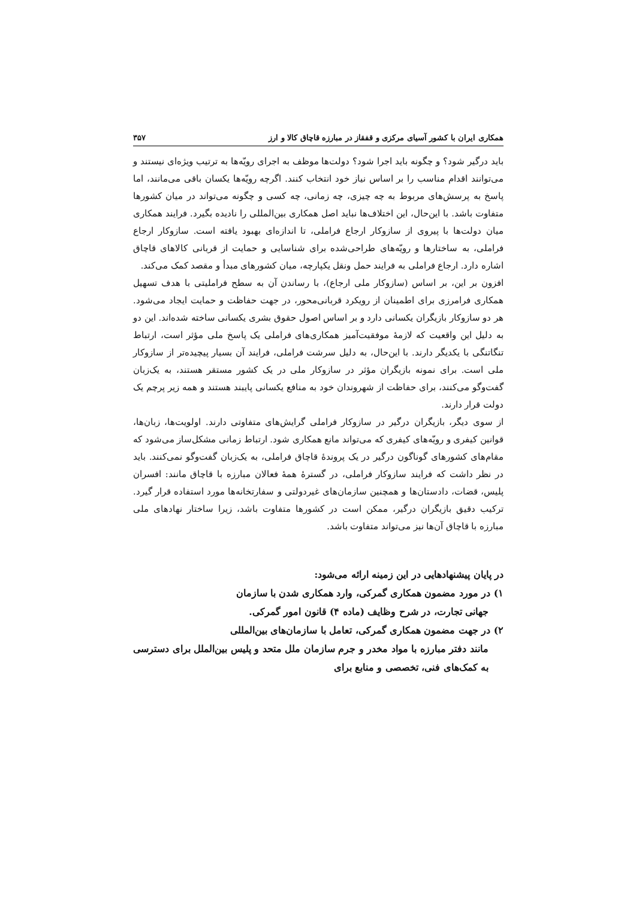همکاری ایران با کشور آسیای مرکزی و قفقاز در مبارزه قاچاق کالا و ارز ۳۵۷
باید درگیر شود؟ و چگونه باید اجرا شود؟ دولت‌ها موظف به اجرای رویّه‌ها به ترتیب ویژه‌ای نیستند و می‌توانند اقدام مناسب را بر اساس نیاز خود انتخاب کنند. اگرچه رویّه‌ها یکسان باقی می‌مانند، اما پاسخ به پرسش‌های مربوط به چه چیزی، چه زمانی، چه کسی و چگونه می‌تواند در میان کشورها متفاوت باشد. با این‌حال، این اختلاف‌ها نباید اصل همکاری بین‌المللی را نادیده بگیرد. فرایند همکاری میان دولت‌ها با پیروی از سازوکار ارجاع فراملی، تا اندازه‌ای بهبود یافته است. سازوکار ارجاع فراملی، به ساختارها و رویّه‌های طراحی‌شده برای شناسایی و حمایت از قربانی کالاهای قاچاق اشاره دارد. ارجاع فراملی به فرایند حمل ونقل یکپارچه، میان کشورهای مبدأ و مقصد کمک می‌کند.
افزون بر این، بر اساس (سازوکار ملی ارجاع)، با رساندن آن به سطح فراملیتی با هدف تسهیل همکاری فرامرزی برای اطمینان از رویکرد قربانی‌محور، در جهت حفاظت و حمایت ایجاد می‌شود. هر دو سازوکار بازیگران یکسانی دارد و بر اساس اصول حقوق بشری یکسانی ساخته شده‌اند. این دو به دلیل این واقعیت که لازمهٔ موفقیت‌آمیز همکاری‌های فراملی یک پاسخ ملی مؤثر است، ارتباط تنگاتنگی با یکدیگر دارند. با این‌حال، به دلیل سرشت فراملی، فرایند آن بسیار پیچیده‌تر از سازوکار ملی است. برای نمونه بازیگران مؤثر در سازوکار ملی در یک کشور مستقر هستند، به یک‌زبان گفت‌وگو می‌کنند، برای حفاظت از شهروندان خود به منافع یکسانی پایبند هستند و همه زیر پرچم یک دولت قرار دارند.
از سوی دیگر، بازیگران درگیر در سازوکار فراملی گرایش‌های متفاوتی دارند. اولویت‌ها، زبان‌ها، قوانین کیفری و رویّه‌های کیفری که می‌تواند مانع همکاری شود. ارتباط زمانی مشکل‌ساز می‌شود که مقام‌های کشورهای گوناگون درگیر در یک پروندهٔ قاچاق فراملی، به یک‌زبان گفت‌وگو نمی‌کنند. باید در نظر داشت که فرایند سازوکار فراملی، در گسترهٔ همهٔ فعالان مبارزه با قاچاق مانند: افسران پلیس، قضات، دادستان‌ها و همچنین سازمان‌های غیردولتی و سفارتخانه‌ها مورد استفاده قرار گیرد. ترکیب دقیق بازیگران درگیر، ممکن است در کشورها متفاوت باشد، زیرا ساختار نهادهای ملی مبارزه با قاچاق آن‌ها نیز می‌تواند متفاوت باشد.
در پایان پیشنهادهایی در این زمینه ارائه می‌شود:
۱) در مورد مضمون همکاری گمرکی، وارد همکاری شدن با سازمان
جهانی تجارت، در شرح وظایف (ماده ۴) قانون امور گمرکی.
۲) در جهت مضمون همکاری گمرکی، تعامل با سازمان‌های بین‌المللی
مانند دفتر مبارزه با مواد مخدر و جرم سازمان ملل متحد و پلیس بین‌الملل برای دسترسی به کمک‌های فنی، تخصصی و منابع برای